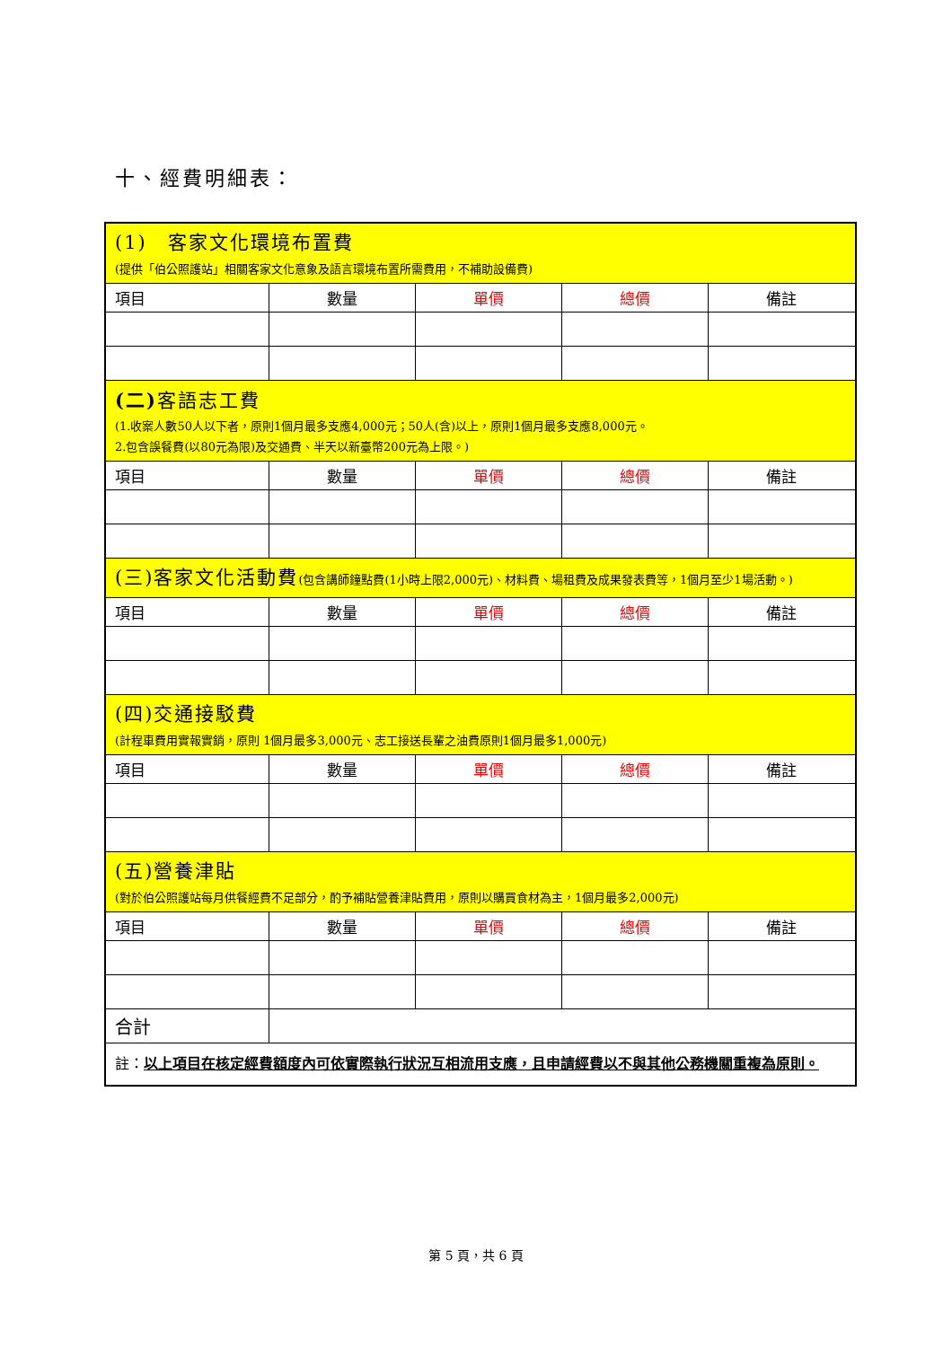十、經費明細表：
| (1) 客家文化環境布置費 (提供「伯公照護站」相關客家文化意象及語言環境布置所需費用，不補助設備費) | | | | |
| 項目 | 數量 | 單價 | 總價 | 備註 |
| (二) 客語志工費 (1.收案人數50人以下者，原則1個月最多支應4,000元；50人(含)以上，原則1個月最多支應8,000元。 2.包含誤餐費(以80元為限)及交通費、半天以新臺幣200元為上限。) | | | | |
| 項目 | 數量 | 單價 | 總價 | 備註 |
| (三)客家文化活動費 (包含講師鐘點費(1小時上限2,000元)、材料費、場租費及成果發表費等，1個月至少1場活動。) | | | | |
| 項目 | 數量 | 單價 | 總價 | 備註 |
| (四)交通接駁費 (計程車費用實報實銷，原則 1個月最多3,000元、志工接送長輩之油費原則1個月最多1,000元) | | | | |
| 項目 | 數量 | 單價 | 總價 | 備註 |
| (五)營養津貼 (對於伯公照護站每月供餐經費不足部分，酌予補貼營養津貼費用，原則以購買食材為主，1個月最多2,000元) | | | | |
| 項目 | 數量 | 單價 | 總價 | 備註 |
| 合計 | | | | |
| 註： 以上項目在核定經費額度內可依實際執行狀況互相流用支應，且申請經費以不與其他公務機關重複為原則。 | | | | |
第 5 頁，共 6 頁